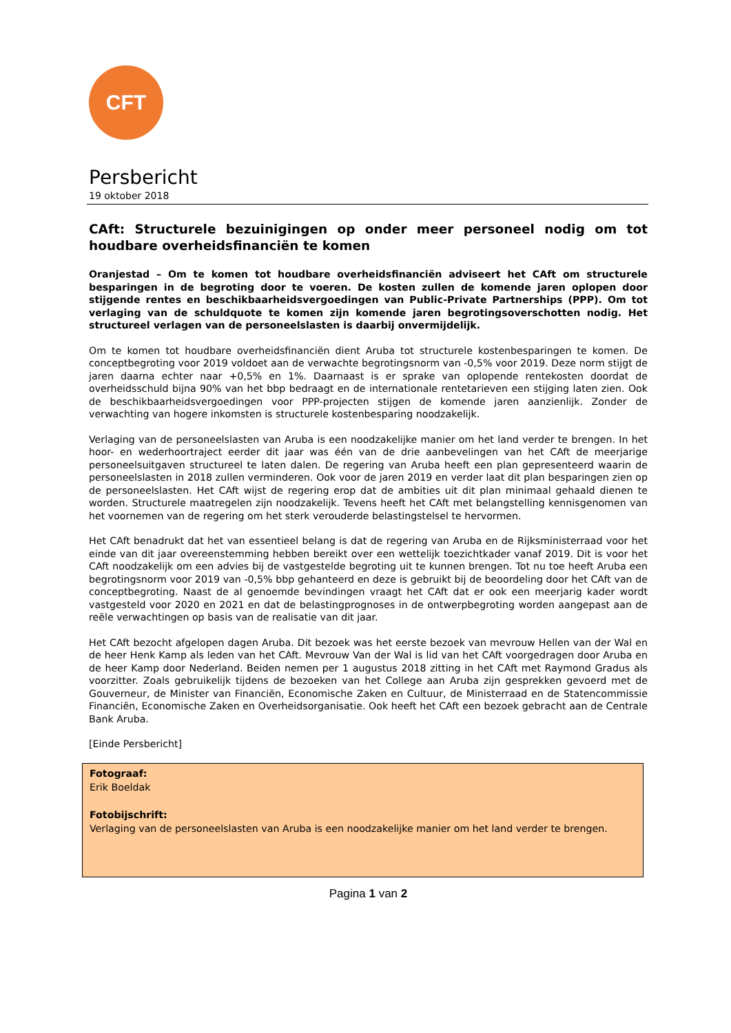CFT
Persbericht
19 oktober 2018
CAft: Structurele bezuinigingen op onder meer personeel nodig om tot houdbare overheidsfinanciën te komen
Oranjestad – Om te komen tot houdbare overheidsfinanciën adviseert het CAft om structurele besparingen in de begroting door te voeren. De kosten zullen de komende jaren oplopen door stijgende rentes en beschikbaarheidsvergoedingen van Public-Private Partnerships (PPP). Om tot verlaging van de schuldquote te komen zijn komende jaren begrotingsoverschotten nodig. Het structureel verlagen van de personeelslasten is daarbij onvermijdelijk.
Om te komen tot houdbare overheidsfinanciën dient Aruba tot structurele kostenbesparingen te komen. De conceptbegroting voor 2019 voldoet aan de verwachte begrotingsnorm van -0,5% voor 2019. Deze norm stijgt de jaren daarna echter naar +0,5% en 1%. Daarnaast is er sprake van oplopende rentekosten doordat de overheidsschuld bijna 90% van het bbp bedraagt en de internationale rentetarieven een stijging laten zien. Ook de beschikbaarheidsvergoedingen voor PPP-projecten stijgen de komende jaren aanzienlijk. Zonder de verwachting van hogere inkomsten is structurele kostenbesparing noodzakelijk.
Verlaging van de personeelslasten van Aruba is een noodzakelijke manier om het land verder te brengen. In het hoor- en wederhoortraject eerder dit jaar was één van de drie aanbevelingen van het CAft de meerjarige personeelsuitgaven structureel te laten dalen. De regering van Aruba heeft een plan gepresenteerd waarin de personeelslasten in 2018 zullen verminderen. Ook voor de jaren 2019 en verder laat dit plan besparingen zien op de personeelslasten. Het CAft wijst de regering erop dat de ambities uit dit plan minimaal gehaald dienen te worden. Structurele maatregelen zijn noodzakelijk. Tevens heeft het CAft met belangstelling kennisgenomen van het voornemen van de regering om het sterk verouderde belastingstelsel te hervormen.
Het CAft benadrukt dat het van essentieel belang is dat de regering van Aruba en de Rijksministerraad voor het einde van dit jaar overeenstemming hebben bereikt over een wettelijk toezichtkader vanaf 2019. Dit is voor het CAft noodzakelijk om een advies bij de vastgestelde begroting uit te kunnen brengen. Tot nu toe heeft Aruba een begrotingsnorm voor 2019 van -0,5% bbp gehanteerd en deze is gebruikt bij de beoordeling door het CAft van de conceptbegroting. Naast de al genoemde bevindingen vraagt het CAft dat er ook een meerjarig kader wordt vastgesteld voor 2020 en 2021 en dat de belastingprognoses in de ontwerpbegroting worden aangepast aan de reële verwachtingen op basis van de realisatie van dit jaar.
Het CAft bezocht afgelopen dagen Aruba. Dit bezoek was het eerste bezoek van mevrouw Hellen van der Wal en de heer Henk Kamp als leden van het CAft. Mevrouw Van der Wal is lid van het CAft voorgedragen door Aruba en de heer Kamp door Nederland. Beiden nemen per 1 augustus 2018 zitting in het CAft met Raymond Gradus als voorzitter. Zoals gebruikelijk tijdens de bezoeken van het College aan Aruba zijn gesprekken gevoerd met de Gouverneur, de Minister van Financiën, Economische Zaken en Cultuur, de Ministerraad en de Statencommissie Financiën, Economische Zaken en Overheidsorganisatie. Ook heeft het CAft een bezoek gebracht aan de Centrale Bank Aruba.
[Einde Persbericht]
Fotograaf:
Erik Boeldak
Fotobijschrift:
Verlaging van de personeelslasten van Aruba is een noodzakelijke manier om het land verder te brengen.
Pagina 1 van 2